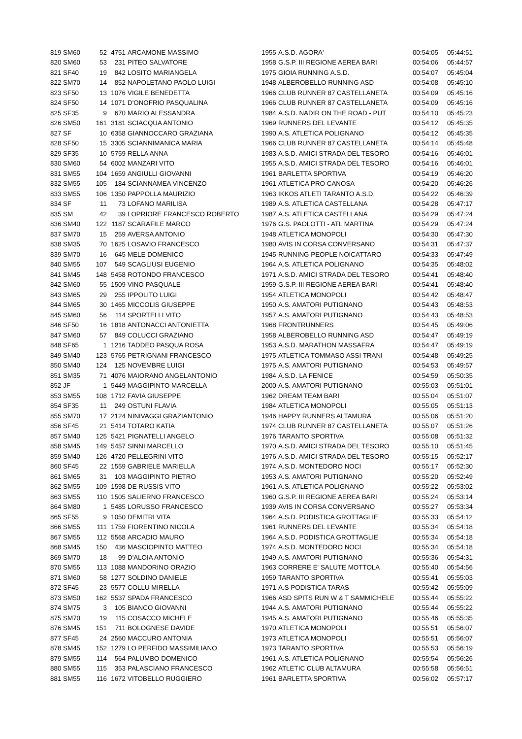| 819 SM60 | 52 | 4751 | ARCAMONE MASSIMO | 1955 | A.S.D. AGORA' | 00:54:05 | 05:44:51 |
| 820 SM60 | 53 | 231 | PITEO SALVATORE | 1958 | G.S.P. III REGIONE AEREA BARI | 00:54:06 | 05:44:57 |
| 821 SF40 | 19 | 842 | LOSITO MARIANGELA | 1975 | GIOIA RUNNING A.S.D. | 00:54:07 | 05:45:04 |
| 822 SM70 | 14 | 852 | NAPOLETANO PAOLO LUIGI | 1948 | ALBEROBELLO RUNNING ASD | 00:54:08 | 05:45:10 |
| 823 SF50 | 13 | 1076 | VIGILE BENEDETTA | 1966 | CLUB RUNNER 87 CASTELLANETA | 00:54:09 | 05:45:16 |
| 824 SF50 | 14 | 1071 | D'ONOFRIO PASQUALINA | 1966 | CLUB RUNNER 87 CASTELLANETA | 00:54:09 | 05:45:16 |
| 825 SF35 | 9 | 670 | MARIO ALESSANDRA | 1984 | A.S.D. NADIR ON THE ROAD - PUT | 00:54:10 | 05:45:23 |
| 826 SM50 | 161 | 3181 | SCIACQUA ANTONIO | 1969 | RUNNERS DEL LEVANTE | 00:54:12 | 05:45:35 |
| 827 SF | 10 | 6358 | GIANNOCCARO GRAZIANA | 1990 | A.S. ATLETICA POLIGNANO | 00:54:12 | 05:45:35 |
| 828 SF50 | 15 | 3305 | SCIANNIMANICA MARIA | 1966 | CLUB RUNNER 87 CASTELLANETA | 00:54:14 | 05:45:48 |
| 829 SF35 | 10 | 5759 | RELLA ANNA | 1983 | A.S.D. AMICI STRADA DEL TESORO | 00:54:16 | 05:46:01 |
| 830 SM60 | 54 | 6002 | MANZARI VITO | 1955 | A.S.D. AMICI STRADA DEL TESORO | 00:54:16 | 05:46:01 |
| 831 SM55 | 104 | 1659 | ANGIULLI GIOVANNI | 1961 | BARLETTA SPORTIVA | 00:54:19 | 05:46:20 |
| 832 SM55 | 105 | 184 | SCIANNAMEA VINCENZO | 1961 | ATLETICA PRO CANOSA | 00:54:20 | 05:46:26 |
| 833 SM55 | 106 | 1350 | PAPPOLLA MAURIZIO | 1963 | IKKOS ATLETI TARANTO A.S.D. | 00:54:22 | 05:46:39 |
| 834 SF | 11 | 73 | LOFANO MARILISA | 1989 | A.S. ATLETICA CASTELLANA | 00:54:28 | 05:47:17 |
| 835 SM | 42 | 39 | LOPRIORE FRANCESCO ROBERTO | 1987 | A.S. ATLETICA CASTELLANA | 00:54:29 | 05:47:24 |
| 836 SM40 | 122 | 1187 | SCARAFILE MARCO | 1976 | G.S. PAOLOTTI - ATL MARTINA | 00:54:29 | 05:47:24 |
| 837 SM70 | 15 | 259 | AVERSA ANTONIO | 1948 | ATLETICA MONOPOLI | 00:54:30 | 05:47:30 |
| 838 SM35 | 70 | 1625 | LOSAVIO FRANCESCO | 1980 | AVIS IN CORSA CONVERSANO | 00:54:31 | 05:47:37 |
| 839 SM70 | 16 | 645 | MELE DOMENICO | 1945 | RUNNING PEOPLE NOICATTARO | 00:54:33 | 05:47:49 |
| 840 SM55 | 107 | 549 | SCAGLIUSI EUGENIO | 1964 | A.S. ATLETICA POLIGNANO | 00:54:35 | 05:48:02 |
| 841 SM45 | 148 | 5458 | ROTONDO FRANCESCO | 1971 | A.S.D. AMICI STRADA DEL TESORO | 00:54:41 | 05:48:40 |
| 842 SM60 | 55 | 1509 | VINO PASQUALE | 1959 | G.S.P. III REGIONE AEREA BARI | 00:54:41 | 05:48:40 |
| 843 SM65 | 29 | 255 | IPPOLITO LUIGI | 1954 | ATLETICA MONOPOLI | 00:54:42 | 05:48:47 |
| 844 SM65 | 30 | 1465 | MICCOLIS GIUSEPPE | 1950 | A.S. AMATORI PUTIGNANO | 00:54:43 | 05:48:53 |
| 845 SM60 | 56 | 114 | SPORTELLI VITO | 1957 | A.S. AMATORI PUTIGNANO | 00:54:43 | 05:48:53 |
| 846 SF50 | 16 | 1818 | ANTONACCI ANTONIETTA | 1968 | FRONTRUNNERS | 00:54:45 | 05:49:06 |
| 847 SM60 | 57 | 849 | COLUCCI GRAZIANO | 1958 | ALBEROBELLO RUNNING ASD | 00:54:47 | 05:49:19 |
| 848 SF65 | 1 | 1216 | TADDEO PASQUA ROSA | 1953 | A.S.D. MARATHON MASSAFRA | 00:54:47 | 05:49:19 |
| 849 SM40 | 123 | 5765 | PETRIGNANI FRANCESCO | 1975 | ATLETICA TOMMASO ASSI TRANI | 00:54:48 | 05:49:25 |
| 850 SM40 | 124 | 125 | NOVEMBRE LUIGI | 1975 | A.S. AMATORI PUTIGNANO | 00:54:53 | 05:49:57 |
| 851 SM35 | 71 | 4076 | MAIORANO ANGELANTONIO | 1984 | A.S.D. LA FENICE | 00:54:59 | 05:50:35 |
| 852 JF | 1 | 5449 | MAGGIPINTO MARCELLA | 2000 | A.S. AMATORI PUTIGNANO | 00:55:03 | 05:51:01 |
| 853 SM55 | 108 | 1712 | FAVIA GIUSEPPE | 1962 | DREAM TEAM BARI | 00:55:04 | 05:51:07 |
| 854 SF35 | 11 | 249 | OSTUNI FLAVIA | 1984 | ATLETICA MONOPOLI | 00:55:05 | 05:51:13 |
| 855 SM70 | 17 | 2124 | NINIVAGGI GRAZIANTONIO | 1946 | HAPPY RUNNERS ALTAMURA | 00:55:06 | 05:51:20 |
| 856 SF45 | 21 | 5414 | TOTARO KATIA | 1974 | CLUB RUNNER 87 CASTELLANETA | 00:55:07 | 05:51:26 |
| 857 SM40 | 125 | 5421 | PIGNATELLI ANGELO | 1976 | TARANTO SPORTIVA | 00:55:08 | 05:51:32 |
| 858 SM45 | 149 | 5457 | SINNI MARCELLO | 1970 | A.S.D. AMICI STRADA DEL TESORO | 00:55:10 | 05:51:45 |
| 859 SM40 | 126 | 4720 | PELLEGRINI VITO | 1976 | A.S.D. AMICI STRADA DEL TESORO | 00:55:15 | 05:52:17 |
| 860 SF45 | 22 | 1559 | GABRIELE MARIELLA | 1974 | A.S.D. MONTEDORO NOCI | 00:55:17 | 05:52:30 |
| 861 SM65 | 31 | 103 | MAGGIPINTO PIETRO | 1953 | A.S. AMATORI PUTIGNANO | 00:55:20 | 05:52:49 |
| 862 SM55 | 109 | 1598 | DE RUSSIS VITO | 1961 | A.S. ATLETICA POLIGNANO | 00:55:22 | 05:53:02 |
| 863 SM55 | 110 | 1505 | SALIERNO FRANCESCO | 1960 | G.S.P. III REGIONE AEREA BARI | 00:55:24 | 05:53:14 |
| 864 SM80 | 1 | 5485 | LORUSSO FRANCESCO | 1939 | AVIS IN CORSA CONVERSANO | 00:55:27 | 05:53:34 |
| 865 SF55 | 9 | 1050 | DEMITRI VITA | 1964 | A.S.D. PODISTICA GROTTAGLIE | 00:55:33 | 05:54:12 |
| 866 SM55 | 111 | 1759 | FIORENTINO NICOLA | 1961 | RUNNERS DEL LEVANTE | 00:55:34 | 05:54:18 |
| 867 SM55 | 112 | 5568 | ARCADIO MAURO | 1964 | A.S.D. PODISTICA GROTTAGLIE | 00:55:34 | 05:54:18 |
| 868 SM45 | 150 | 436 | MASCIOPINTO MATTEO | 1974 | A.S.D. MONTEDORO NOCI | 00:55:34 | 05:54:18 |
| 869 SM70 | 18 | 99 | D'ALOIA ANTONIO | 1949 | A.S. AMATORI PUTIGNANO | 00:55:36 | 05:54:31 |
| 870 SM55 | 113 | 1088 | MANDORINO ORAZIO | 1963 | CORRERE E' SALUTE MOTTOLA | 00:55:40 | 05:54:56 |
| 871 SM60 | 58 | 1277 | SOLDINO DANIELE | 1959 | TARANTO SPORTIVA | 00:55:41 | 05:55:03 |
| 872 SF45 | 23 | 5577 | COLLU MIRELLA | 1971 | A.S PODISTICA TARAS | 00:55:42 | 05:55:09 |
| 873 SM50 | 162 | 5537 | SPADA FRANCESCO | 1966 | ASD SPITS RUN W & T SAMMICHELE | 00:55:44 | 05:55:22 |
| 874 SM75 | 3 | 105 | BIANCO GIOVANNI | 1944 | A.S. AMATORI PUTIGNANO | 00:55:44 | 05:55:22 |
| 875 SM70 | 19 | 115 | COSACCO MICHELE | 1945 | A.S. AMATORI PUTIGNANO | 00:55:46 | 05:55:35 |
| 876 SM45 | 151 | 711 | BOLOGNESE DAVIDE | 1970 | ATLETICA MONOPOLI | 00:55:51 | 05:56:07 |
| 877 SF45 | 24 | 2560 | MACCURO ANTONIA | 1973 | ATLETICA MONOPOLI | 00:55:51 | 05:56:07 |
| 878 SM45 | 152 | 1279 | LO PERFIDO MASSIMILIANO | 1973 | TARANTO SPORTIVA | 00:55:53 | 05:56:19 |
| 879 SM55 | 114 | 564 | PALUMBO DOMENICO | 1961 | A.S. ATLETICA POLIGNANO | 00:55:54 | 05:56:26 |
| 880 SM55 | 115 | 353 | PALASCIANO FRANCESCO | 1962 | ATLETIC CLUB ALTAMURA | 00:55:58 | 05:56:51 |
| 881 SM55 | 116 | 1672 | VITOBELLO RUGGIERO | 1961 | BARLETTA SPORTIVA | 00:56:02 | 05:57:17 |